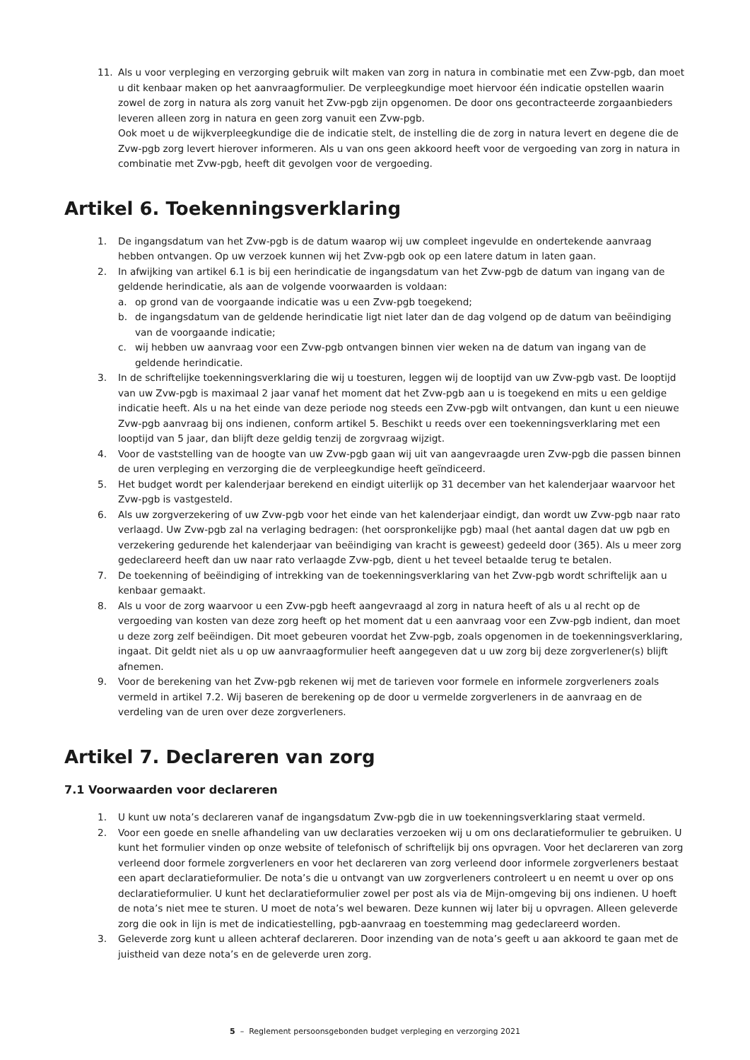11. Als u voor verpleging en verzorging gebruik wilt maken van zorg in natura in combinatie met een Zvw-pgb, dan moet u dit kenbaar maken op het aanvraagformulier. De verpleegkundige moet hiervoor één indicatie opstellen waarin zowel de zorg in natura als zorg vanuit het Zvw-pgb zijn opgenomen. De door ons gecontracteerde zorgaanbieders leveren alleen zorg in natura en geen zorg vanuit een Zvw-pgb.
Ook moet u de wijkverpleegkundige die de indicatie stelt, de instelling die de zorg in natura levert en degene die de Zvw-pgb zorg levert hierover informeren. Als u van ons geen akkoord heeft voor de vergoeding van zorg in natura in combinatie met Zvw-pgb, heeft dit gevolgen voor de vergoeding.
Artikel 6. Toekenningsverklaring
1. De ingangsdatum van het Zvw-pgb is de datum waarop wij uw compleet ingevulde en ondertekende aanvraag hebben ontvangen. Op uw verzoek kunnen wij het Zvw-pgb ook op een latere datum in laten gaan.
2. In afwijking van artikel 6.1 is bij een herindicatie de ingangsdatum van het Zvw-pgb de datum van ingang van de geldende herindicatie, als aan de volgende voorwaarden is voldaan:
a. op grond van de voorgaande indicatie was u een Zvw-pgb toegekend;
b. de ingangsdatum van de geldende herindicatie ligt niet later dan de dag volgend op de datum van beëindiging van de voorgaande indicatie;
c. wij hebben uw aanvraag voor een Zvw-pgb ontvangen binnen vier weken na de datum van ingang van de geldende herindicatie.
3. In de schriftelijke toekenningsverklaring die wij u toesturen, leggen wij de looptijd van uw Zvw-pgb vast. De looptijd van uw Zvw-pgb is maximaal 2 jaar vanaf het moment dat het Zvw-pgb aan u is toegekend en mits u een geldige indicatie heeft. Als u na het einde van deze periode nog steeds een Zvw-pgb wilt ontvangen, dan kunt u een nieuwe Zvw-pgb aanvraag bij ons indienen, conform artikel 5. Beschikt u reeds over een toekenningsverklaring met een looptijd van 5 jaar, dan blijft deze geldig tenzij de zorgvraag wijzigt.
4. Voor de vaststelling van de hoogte van uw Zvw-pgb gaan wij uit van aangevraagde uren Zvw-pgb die passen binnen de uren verpleging en verzorging die de verpleegkundige heeft geïndiceerd.
5. Het budget wordt per kalenderjaar berekend en eindigt uiterlijk op 31 december van het kalenderjaar waarvoor het Zvw-pgb is vastgesteld.
6. Als uw zorgverzekering of uw Zvw-pgb voor het einde van het kalenderjaar eindigt, dan wordt uw Zvw-pgb naar rato verlaagd. Uw Zvw-pgb zal na verlaging bedragen: (het oorspronkelijke pgb) maal (het aantal dagen dat uw pgb en verzekering gedurende het kalenderjaar van beëindiging van kracht is geweest) gedeeld door (365). Als u meer zorg gedeclareerd heeft dan uw naar rato verlaagde Zvw-pgb, dient u het teveel betaalde terug te betalen.
7. De toekenning of beëindiging of intrekking van de toekenningsverklaring van het Zvw-pgb wordt schriftelijk aan u kenbaar gemaakt.
8. Als u voor de zorg waarvoor u een Zvw-pgb heeft aangevraagd al zorg in natura heeft of als u al recht op de vergoeding van kosten van deze zorg heeft op het moment dat u een aanvraag voor een Zvw-pgb indient, dan moet u deze zorg zelf beëindigen. Dit moet gebeuren voordat het Zvw-pgb, zoals opgenomen in de toekenningsverklaring, ingaat. Dit geldt niet als u op uw aanvraagformulier heeft aangegeven dat u uw zorg bij deze zorgverlener(s) blijft afnemen.
9. Voor de berekening van het Zvw-pgb rekenen wij met de tarieven voor formele en informele zorgverleners zoals vermeld in artikel 7.2. Wij baseren de berekening op de door u vermelde zorgverleners in de aanvraag en de verdeling van de uren over deze zorgverleners.
Artikel 7. Declareren van zorg
7.1 Voorwaarden voor declareren
1. U kunt uw nota’s declareren vanaf de ingangsdatum Zvw-pgb die in uw toekenningsverklaring staat vermeld.
2. Voor een goede en snelle afhandeling van uw declaraties verzoeken wij u om ons declaratieformulier te gebruiken. U kunt het formulier vinden op onze website of telefonisch of schriftelijk bij ons opvragen. Voor het declareren van zorg verleend door formele zorgverleners en voor het declareren van zorg verleend door informele zorgverleners bestaat een apart declaratieformulier. De nota’s die u ontvangt van uw zorgverleners controleert u en neemt u over op ons declaratieformulier. U kunt het declaratieformulier zowel per post als via de Mijn-omgeving bij ons indienen. U hoeft de nota’s niet mee te sturen. U moet de nota’s wel bewaren. Deze kunnen wij later bij u opvragen. Alleen geleverde zorg die ook in lijn is met de indicatiestelling, pgb-aanvraag en toestemming mag gedeclareerd worden.
3. Geleverde zorg kunt u alleen achteraf declareren. Door inzending van de nota’s geeft u aan akkoord te gaan met de juistheid van deze nota’s en de geleverde uren zorg.
5 – Reglement persoonsgebonden budget verpleging en verzorging 2021